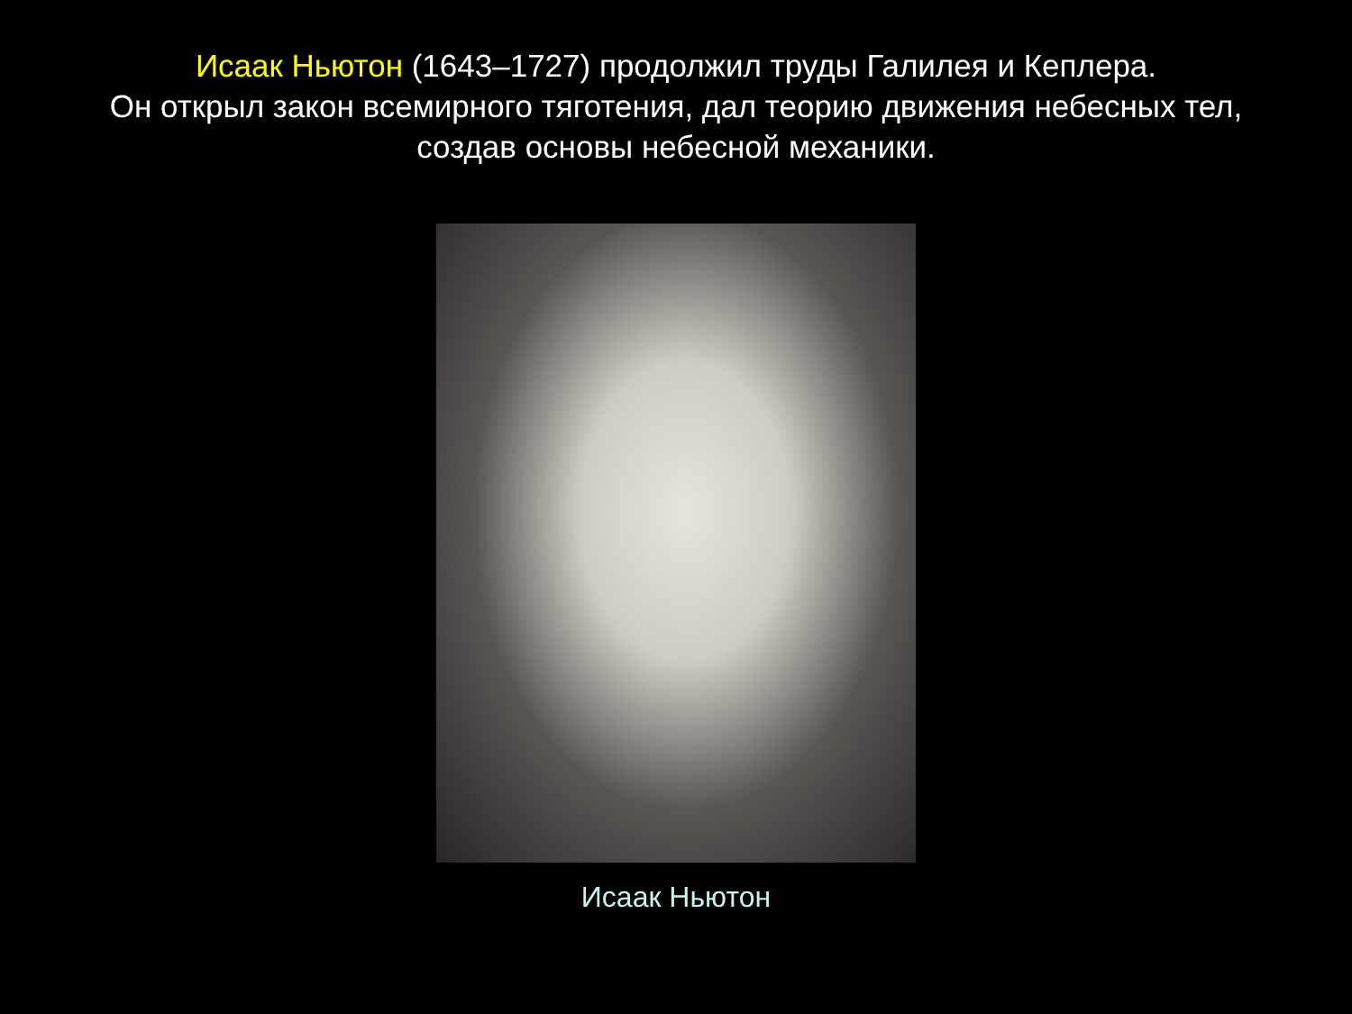Исаак Ньютон (1643–1727) продолжил труды Галилея и Кеплера.
Он открыл закон всемирного тяготения, дал теорию движения небесных тел,
создав основы небесной механики.
Исаак Ньютон